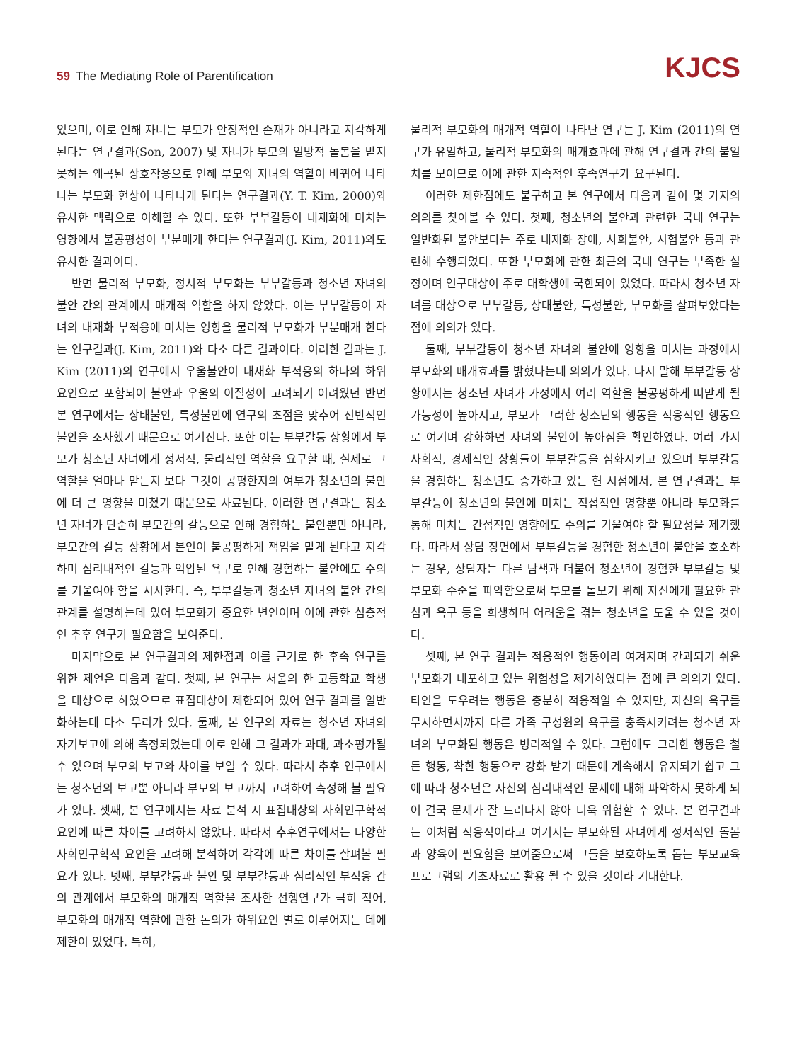59 The Mediating Role of Parentification
KJCS
있으며, 이로 인해 자녀는 부모가 안정적인 존재가 아니라고 지각하게 된다는 연구결과(Son, 2007) 및 자녀가 부모의 일방적 돌봄을 받지 못하는 왜곡된 상호작용으로 인해 부모와 자녀의 역할이 바뀌어 나타나는 부모화 현상이 나타나게 된다는 연구결과(Y. T. Kim, 2000)와 유사한 맥락으로 이해할 수 있다. 또한 부부갈등이 내재화에 미치는 영향에서 불공평성이 부분매개 한다는 연구결과(J. Kim, 2011)와도 유사한 결과이다.
반면 물리적 부모화, 정서적 부모화는 부부갈등과 청소년 자녀의 불안 간의 관계에서 매개적 역할을 하지 않았다. 이는 부부갈등이 자녀의 내재화 부적응에 미치는 영향을 물리적 부모화가 부분매개 한다는 연구결과(J. Kim, 2011)와 다소 다른 결과이다. 이러한 결과는 J. Kim (2011)의 연구에서 우울불안이 내재화 부적응의 하나의 하위요인으로 포함되어 불안과 우울의 이질성이 고려되기 어려웠던 반면 본 연구에서는 상태불안, 특성불안에 연구의 초점을 맞추어 전반적인 불안을 조사했기 때문으로 여겨진다. 또한 이는 부부갈등 상황에서 부모가 청소년 자녀에게 정서적, 물리적인 역할을 요구할 때, 실제로 그 역할을 얼마나 맡는지 보다 그것이 공평한지의 여부가 청소년의 불안에 더 큰 영향을 미쳤기 때문으로 사료된다. 이러한 연구결과는 청소년 자녀가 단순히 부모간의 갈등으로 인해 경험하는 불안뿐만 아니라, 부모간의 갈등 상황에서 본인이 불공평하게 책임을 맡게 된다고 지각하며 심리내적인 갈등과 억압된 욕구로 인해 경험하는 불안에도 주의를 기울여야 함을 시사한다. 즉, 부부갈등과 청소년 자녀의 불안 간의 관계를 설명하는데 있어 부모화가 중요한 변인이며 이에 관한 심층적인 추후 연구가 필요함을 보여준다.
마지막으로 본 연구결과의 제한점과 이를 근거로 한 후속 연구를 위한 제언은 다음과 같다. 첫째, 본 연구는 서울의 한 고등학교 학생을 대상으로 하였으므로 표집대상이 제한되어 있어 연구 결과를 일반화하는데 다소 무리가 있다. 둘째, 본 연구의 자료는 청소년 자녀의 자기보고에 의해 측정되었는데 이로 인해 그 결과가 과대, 과소평가될 수 있으며 부모의 보고와 차이를 보일 수 있다. 따라서 추후 연구에서는 청소년의 보고뿐 아니라 부모의 보고까지 고려하여 측정해 볼 필요가 있다. 셋째, 본 연구에서는 자료 분석 시 표집대상의 사회인구학적 요인에 따른 차이를 고려하지 않았다. 따라서 추후연구에서는 다양한 사회인구학적 요인을 고려해 분석하여 각각에 따른 차이를 살펴볼 필요가 있다. 넷째, 부부갈등과 불안 및 부부갈등과 심리적인 부적응 간의 관계에서 부모화의 매개적 역할을 조사한 선행연구가 극히 적어, 부모화의 매개적 역할에 관한 논의가 하위요인 별로 이루어지는 데에 제한이 있었다. 특히,
물리적 부모화의 매개적 역할이 나타난 연구는 J. Kim (2011)의 연구가 유일하고, 물리적 부모화의 매개효과에 관해 연구결과 간의 불일치를 보이므로 이에 관한 지속적인 후속연구가 요구된다.
이러한 제한점에도 불구하고 본 연구에서 다음과 같이 몇 가지의 의의를 찾아볼 수 있다. 첫째, 청소년의 불안과 관련한 국내 연구는 일반화된 불안보다는 주로 내재화 장애, 사회불안, 시험불안 등과 관련해 수행되었다. 또한 부모화에 관한 최근의 국내 연구는 부족한 실정이며 연구대상이 주로 대학생에 국한되어 있었다. 따라서 청소년 자녀를 대상으로 부부갈등, 상태불안, 특성불안, 부모화를 살펴보았다는 점에 의의가 있다.
둘째, 부부갈등이 청소년 자녀의 불안에 영향을 미치는 과정에서 부모화의 매개효과를 밝혔다는데 의의가 있다. 다시 말해 부부갈등 상황에서는 청소년 자녀가 가정에서 여러 역할을 불공평하게 떠맡게 될 가능성이 높아지고, 부모가 그러한 청소년의 행동을 적응적인 행동으로 여기며 강화하면 자녀의 불안이 높아짐을 확인하였다. 여러 가지 사회적, 경제적인 상황들이 부부갈등을 심화시키고 있으며 부부갈등을 경험하는 청소년도 증가하고 있는 현 시점에서, 본 연구결과는 부부갈등이 청소년의 불안에 미치는 직접적인 영향뿐 아니라 부모화를 통해 미치는 간접적인 영향에도 주의를 기울여야 할 필요성을 제기했다. 따라서 상담 장면에서 부부갈등을 경험한 청소년이 불안을 호소하는 경우, 상담자는 다른 탐색과 더불어 청소년이 경험한 부부갈등 및 부모화 수준을 파악함으로써 부모를 돌보기 위해 자신에게 필요한 관심과 욕구 등을 희생하며 어려움을 겪는 청소년을 도울 수 있을 것이다.
셋째, 본 연구 결과는 적응적인 행동이라 여겨지며 간과되기 쉬운 부모화가 내포하고 있는 위험성을 제기하였다는 점에 큰 의의가 있다. 타인을 도우려는 행동은 충분히 적응적일 수 있지만, 자신의 욕구를 무시하면서까지 다른 가족 구성원의 욕구를 충족시키려는 청소년 자녀의 부모화된 행동은 병리적일 수 있다. 그럼에도 그러한 행동은 철든 행동, 착한 행동으로 강화 받기 때문에 계속해서 유지되기 쉽고 그에 따라 청소년은 자신의 심리내적인 문제에 대해 파악하지 못하게 되어 결국 문제가 잘 드러나지 않아 더욱 위험할 수 있다. 본 연구결과는 이처럼 적응적이라고 여겨지는 부모화된 자녀에게 정서적인 돌봄과 양육이 필요함을 보여줌으로써 그들을 보호하도록 돕는 부모교육 프로그램의 기초자료로 활용 될 수 있을 것이라 기대한다.